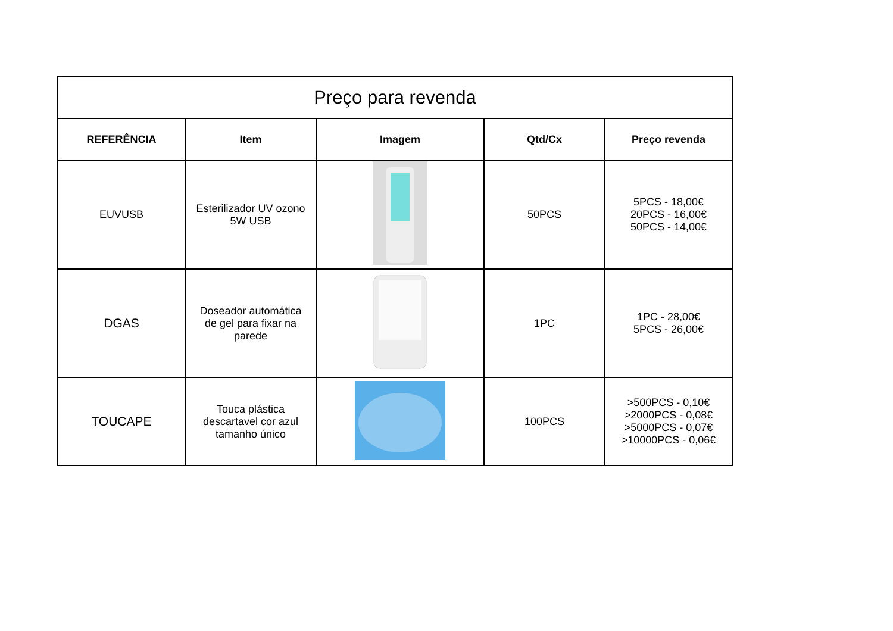| Preço para revenda | | | | |
| --- | --- | --- | --- | --- |
| REFERÊNCIA | Item | Imagem | Qtd/Cx | Preço revenda |
| EUVUSB | Esterilizador UV ozono 5W USB | | 50PCS | 5PCS - 18,00€ 20PCS - 16,00€ 50PCS - 14,00€ |
| DGAS | Doseador automática de gel para fixar na parede | | 1PC | 1PC - 28,00€ 5PCS - 26,00€ |
| TOUCAPE | Touca plástica descartavel cor azul tamanho único | | 100PCS | >500PCS - 0,10€ >2000PCS - 0,08€ >5000PCS - 0,07€ >10000PCS - 0,06€ |